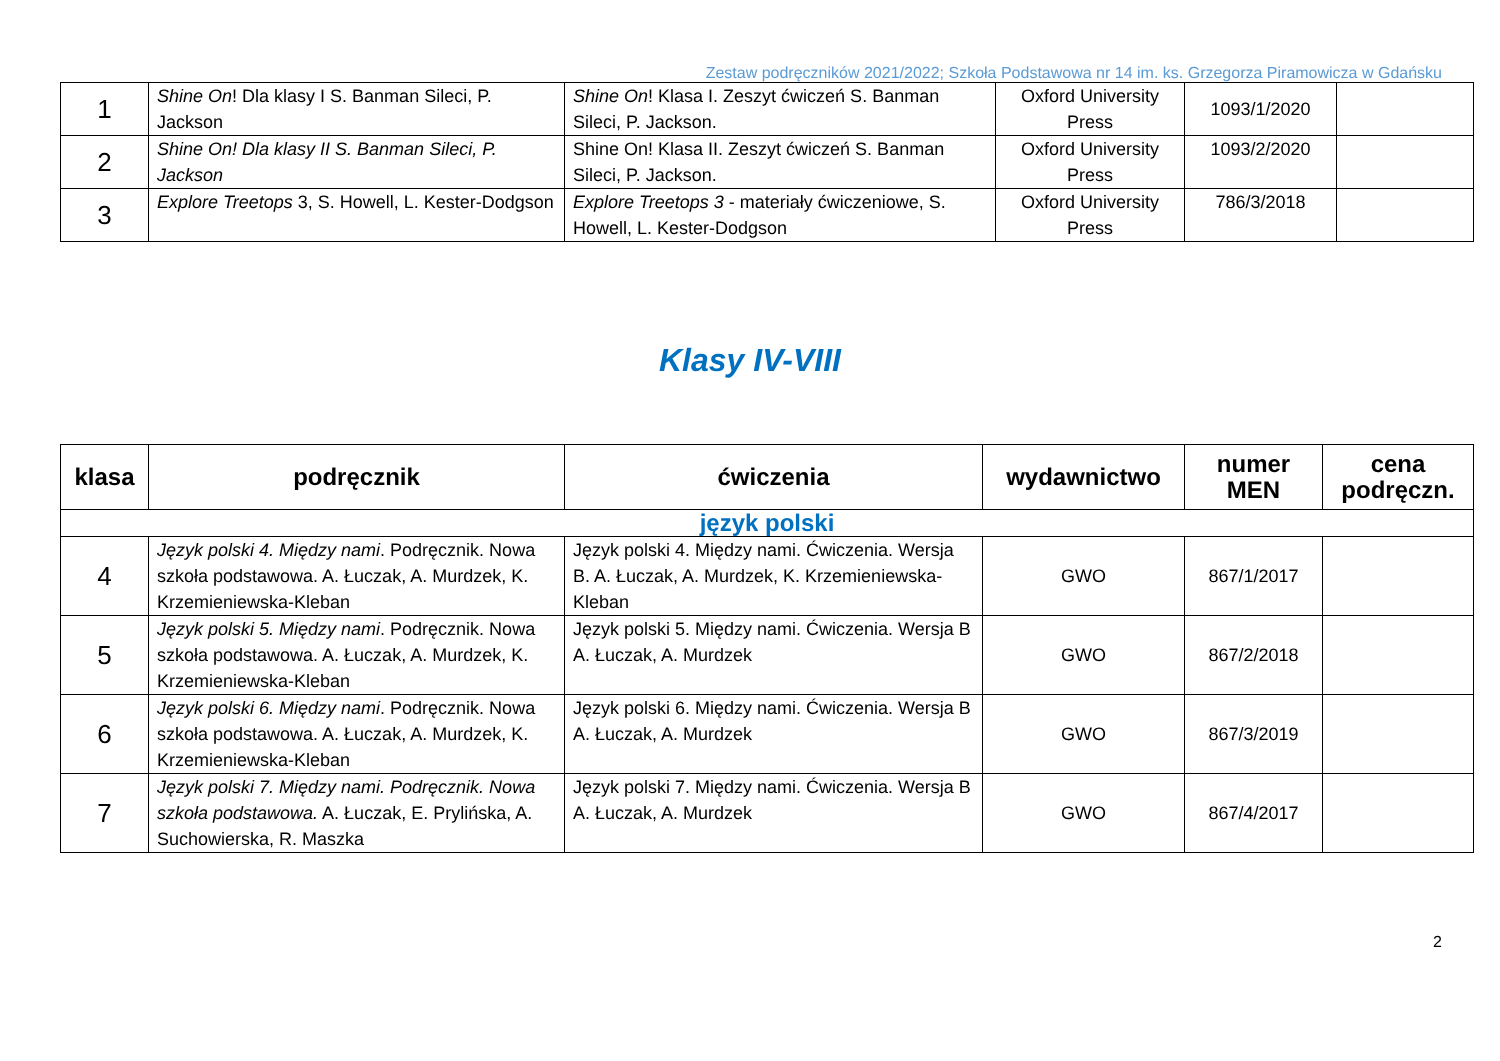Zestaw podręczników 2021/2022; Szkoła Podstawowa nr 14 im. ks. Grzegorza Piramowicza w Gdańsku
| 1 | Shine On ! Dla klasy I S. Banman Sileci, P. Jackson | Shine On ! Klasa I. Zeszyt ćwiczeń S. Banman Sileci, P. Jackson. | Oxford University Press | 1093/1/2020 | |
| 2 | Shine On! Dla klasy II S. Banman Sileci, P. Jackson | Shine On! Klasa II. Zeszyt ćwiczeń S. Banman Sileci, P. Jackson. | Oxford University Press | 1093/2/2020 | |
| 3 | Explore Treetops 3, S. Howell, L. Kester-Dodgson | Explore Treetops 3 - materiały ćwiczeniowe, S. Howell, L. Kester-Dodgson | Oxford University Press | 786/3/2018 | |
Klasy IV-VIII
| klasa | podręcznik | ćwiczenia | wydawnictwo | numer MEN | cena podręczn. |
| --- | --- | --- | --- | --- | --- |
| język polski | | | | | |
| 4 | Język polski 4. Między nami . Podręcznik. Nowa szkoła podstawowa. A. Łuczak, A. Murdzek, K. Krzemieniewska-Kleban | Język polski 4. Między nami. Ćwiczenia. Wersja B. A. Łuczak, A. Murdzek, K. Krzemieniewska- Kleban | GWO | 867/1/2017 | |
| 5 | Język polski 5. Między nami . Podręcznik. Nowa szkoła podstawowa. A. Łuczak, A. Murdzek, K. Krzemieniewska-Kleban | Język polski 5. Między nami. Ćwiczenia. Wersja B A. Łuczak, A. Murdzek | GWO | 867/2/2018 | |
| 6 | Język polski 6. Między nami . Podręcznik. Nowa szkoła podstawowa. A. Łuczak, A. Murdzek, K. Krzemieniewska-Kleban | Język polski 6. Między nami. Ćwiczenia. Wersja B A. Łuczak, A. Murdzek | GWO | 867/3/2019 | |
| 7 | Język polski 7. Między nami. Podręcznik. Nowa szkoła podstawowa. A. Łuczak, E. Prylińska, A. Suchowierska, R. Maszka | Język polski 7. Między nami. Ćwiczenia. Wersja B A. Łuczak, A. Murdzek | GWO | 867/4/2017 | |
2